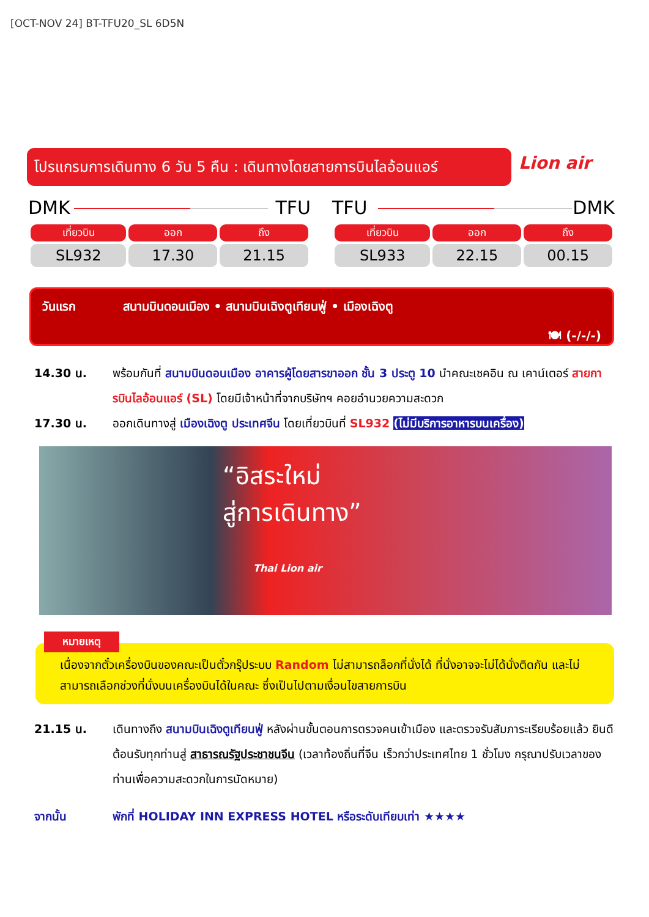[OCT-NOV 24] BT-TFU20_SL 6D5N
โปรแกรมการเดินทาง 6 วัน 5 คืน : เดินทางโดยสายการบินไลอ้อนแอร์
Lion air
DMK TFU
| เที่ยวบิน | ออก | ถึง |
| --- | --- | --- |
| SL932 | 17.30 | 21.15 |
TFU DMK
| เที่ยวบิน | ออก | ถึง |
| --- | --- | --- |
| SL933 | 22.15 | 00.15 |
วันแรก สนามบินดอนเมือง • สนามบินเฉิงตูเทียนฟู่ • เมืองเฉิงตู
🍽 (-/-/-)
14.30 น. พร้อมกันที่ สนามบินดอนเมือง อาคารผู้โดยสารขาออก ชั้น 3 ประตู 10 นำคณะเชคอิน ณ เคาน์เตอร์ สายการบินไลอ้อนแอร์ (SL) โดยมีเจ้าหน้าที่จากบริษัทฯ คอยอำนวยความสะดวก
17.30 น. ออกเดินทางสู่ เมืองเฉิงตู ประเทศจีน โดยเที่ยวบินที่ SL932 (ไม่มีบริการอาหารบนเครื่อง)
“อิสระใหม่
สู่การเดินทาง”
Thai Lion air
เนื่องจากตั๋วเครื่องบินของคณะเป็นตั๋วกรุ๊ประบบ Random ไม่สามารถล็อกที่นั่งได้ ที่นั่งอาจจะไม่ได้นั่งติดกัน และไม่สามารถเลือกช่วงที่นั่งบนเครื่องบินได้ในคณะ ซึ่งเป็นไปตามเงื่อนไขสายการบิน
หมายเหตุ
21.15 น. เดินทางถึง สนามบินเฉิงตูเทียนฟู่ หลังผ่านขั้นตอนการตรวจคนเข้าเมือง และตรวจรับสัมภาระเรียบร้อยแล้ว ยินดีต้อนรับทุกท่านสู่ สาธารณรัฐประชาชนจีน (เวลาท้องถิ่นที่จีน เร็วกว่าประเทศไทย 1 ชั่วโมง กรุณาปรับเวลาของท่านเพื่อความสะดวกในการนัดหมาย)
จากนั้น พักที่ HOLIDAY INN EXPRESS HOTEL หรือระดับเทียบเท่า ★★★★